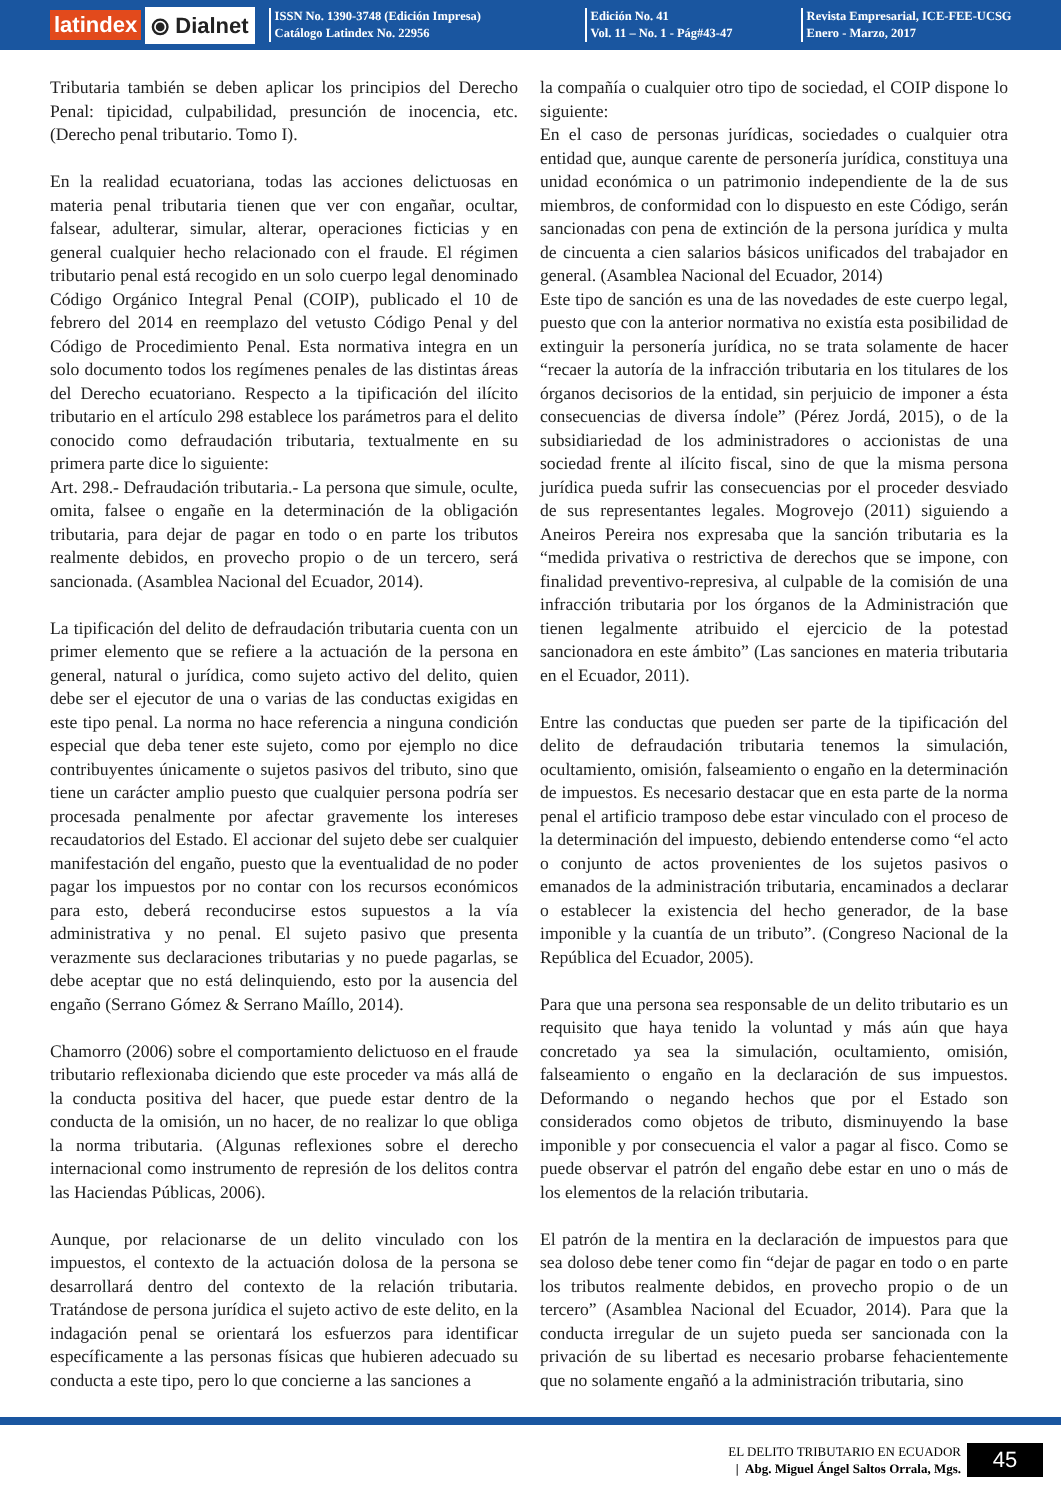latindex ⦿ Dialnet
ISSN No. 1390-3748 (Edición Impresa)
Catálogo Latindex No. 22956
Edición No. 41
Vol. 11 – No. 1 - Pág#43-47
Revista Empresarial, ICE-FEE-UCSG
Enero - Marzo, 2017
Tributaria también se deben aplicar los principios del Derecho Penal: tipicidad, culpabilidad, presunción de inocencia, etc. (Derecho penal tributario. Tomo I).
En la realidad ecuatoriana, todas las acciones delictuosas en materia penal tributaria tienen que ver con engañar, ocultar, falsear, adulterar, simular, alterar, operaciones ficticias y en general cualquier hecho relacionado con el fraude. El régimen tributario penal está recogido en un solo cuerpo legal denominado Código Orgánico Integral Penal (COIP), publicado el 10 de febrero del 2014 en reemplazo del vetusto Código Penal y del Código de Procedimiento Penal. Esta normativa integra en un solo documento todos los regímenes penales de las distintas áreas del Derecho ecuatoriano. Respecto a la tipificación del ilícito tributario en el artículo 298 establece los parámetros para el delito conocido como defraudación tributaria, textualmente en su primera parte dice lo siguiente:
Art. 298.- Defraudación tributaria.- La persona que simule, oculte, omita, falsee o engañe en la determinación de la obligación tributaria, para dejar de pagar en todo o en parte los tributos realmente debidos, en provecho propio o de un tercero, será sancionada. (Asamblea Nacional del Ecuador, 2014).
La tipificación del delito de defraudación tributaria cuenta con un primer elemento que se refiere a la actuación de la persona en general, natural o jurídica, como sujeto activo del delito, quien debe ser el ejecutor de una o varias de las conductas exigidas en este tipo penal. La norma no hace referencia a ninguna condición especial que deba tener este sujeto, como por ejemplo no dice contribuyentes únicamente o sujetos pasivos del tributo, sino que tiene un carácter amplio puesto que cualquier persona podría ser procesada penalmente por afectar gravemente los intereses recaudatorios del Estado. El accionar del sujeto debe ser cualquier manifestación del engaño, puesto que la eventualidad de no poder pagar los impuestos por no contar con los recursos económicos para esto, deberá reconducirse estos supuestos a la vía administrativa y no penal. El sujeto pasivo que presenta verazmente sus declaraciones tributarias y no puede pagarlas, se debe aceptar que no está delinquiendo, esto por la ausencia del engaño (Serrano Gómez & Serrano Maíllo, 2014).
Chamorro (2006) sobre el comportamiento delictuoso en el fraude tributario reflexionaba diciendo que este proceder va más allá de la conducta positiva del hacer, que puede estar dentro de la conducta de la omisión, un no hacer, de no realizar lo que obliga la norma tributaria. (Algunas reflexiones sobre el derecho internacional como instrumento de represión de los delitos contra las Haciendas Públicas, 2006).
Aunque, por relacionarse de un delito vinculado con los impuestos, el contexto de la actuación dolosa de la persona se desarrollará dentro del contexto de la relación tributaria. Tratándose de persona jurídica el sujeto activo de este delito, en la indagación penal se orientará los esfuerzos para identificar específicamente a las personas físicas que hubieren adecuado su conducta a este tipo, pero lo que concierne a las sanciones a
la compañía o cualquier otro tipo de sociedad, el COIP dispone lo siguiente:
En el caso de personas jurídicas, sociedades o cualquier otra entidad que, aunque carente de personería jurídica, constituya una unidad económica o un patrimonio independiente de la de sus miembros, de conformidad con lo dispuesto en este Código, serán sancionadas con pena de extinción de la persona jurídica y multa de cincuenta a cien salarios básicos unificados del trabajador en general. (Asamblea Nacional del Ecuador, 2014)
Este tipo de sanción es una de las novedades de este cuerpo legal, puesto que con la anterior normativa no existía esta posibilidad de extinguir la personería jurídica, no se trata solamente de hacer “recaer la autoría de la infracción tributaria en los titulares de los órganos decisorios de la entidad, sin perjuicio de imponer a ésta consecuencias de diversa índole” (Pérez Jordá, 2015), o de la subsidiariedad de los administradores o accionistas de una sociedad frente al ilícito fiscal, sino de que la misma persona jurídica pueda sufrir las consecuencias por el proceder desviado de sus representantes legales. Mogrovejo (2011) siguiendo a Aneiros Pereira nos expresaba que la sanción tributaria es la “medida privativa o restrictiva de derechos que se impone, con finalidad preventivo-represiva, al culpable de la comisión de una infracción tributaria por los órganos de la Administración que tienen legalmente atribuido el ejercicio de la potestad sancionadora en este ámbito” (Las sanciones en materia tributaria en el Ecuador, 2011).
Entre las conductas que pueden ser parte de la tipificación del delito de defraudación tributaria tenemos la simulación, ocultamiento, omisión, falseamiento o engaño en la determinación de impuestos. Es necesario destacar que en esta parte de la norma penal el artificio tramposo debe estar vinculado con el proceso de la determinación del impuesto, debiendo entenderse como “el acto o conjunto de actos provenientes de los sujetos pasivos o emanados de la administración tributaria, encaminados a declarar o establecer la existencia del hecho generador, de la base imponible y la cuantía de un tributo”. (Congreso Nacional de la República del Ecuador, 2005).
Para que una persona sea responsable de un delito tributario es un requisito que haya tenido la voluntad y más aún que haya concretado ya sea la simulación, ocultamiento, omisión, falseamiento o engaño en la declaración de sus impuestos. Deformando o negando hechos que por el Estado son considerados como objetos de tributo, disminuyendo la base imponible y por consecuencia el valor a pagar al fisco. Como se puede observar el patrón del engaño debe estar en uno o más de los elementos de la relación tributaria.
El patrón de la mentira en la declaración de impuestos para que sea doloso debe tener como fin “dejar de pagar en todo o en parte los tributos realmente debidos, en provecho propio o de un tercero” (Asamblea Nacional del Ecuador, 2014). Para que la conducta irregular de un sujeto pueda ser sancionada con la privación de su libertad es necesario probarse fehacientemente que no solamente engañó a la administración tributaria, sino
EL DELITO TRIBUTARIO EN ECUADOR
| Abg. Miguel Ángel Saltos Orrala, Mgs.
45